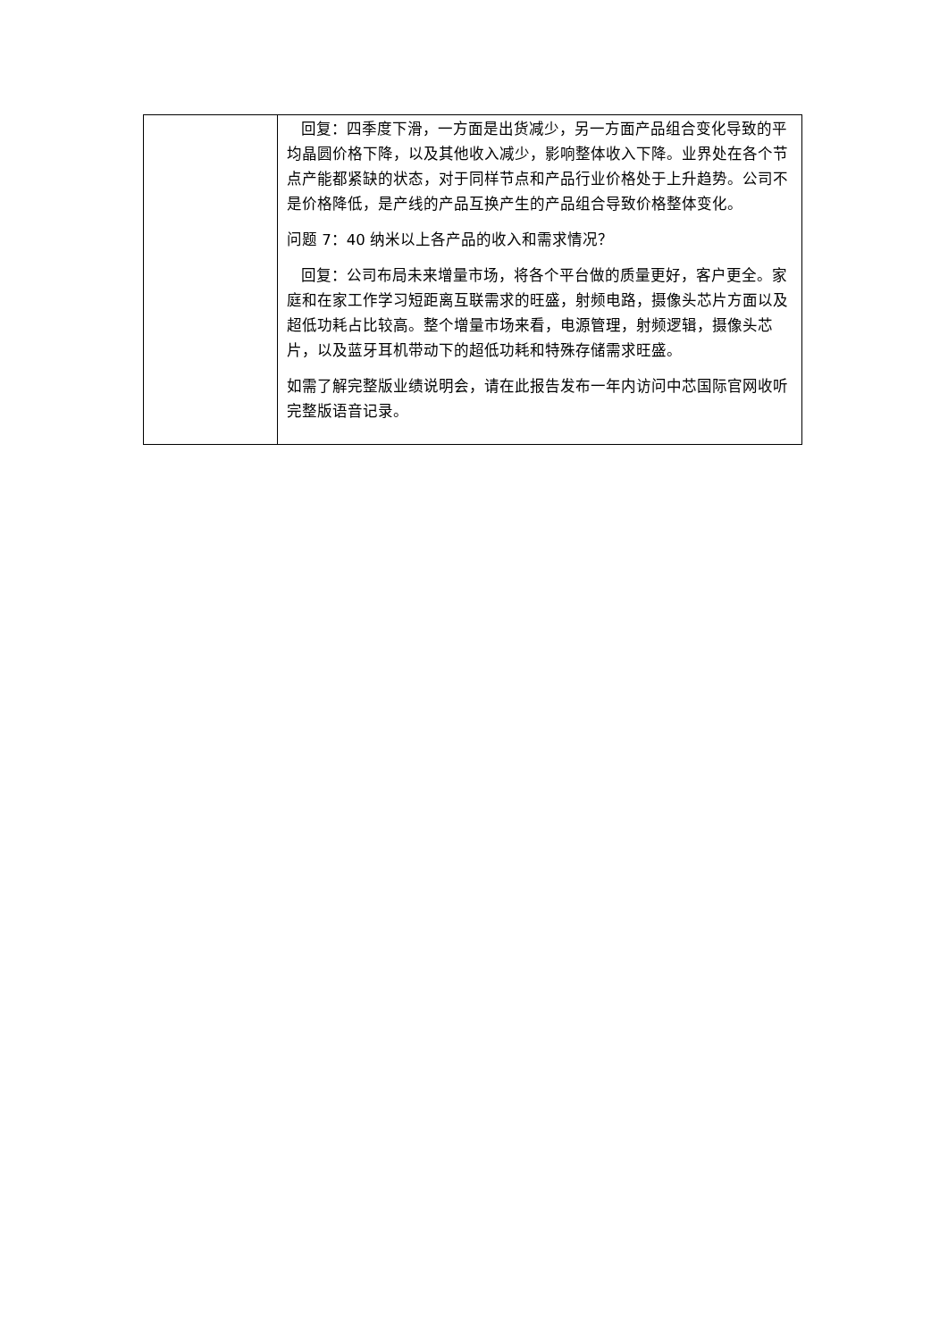| | 回复：四季度下滑，一方面是出货减少，另一方面产品组合变化导致的平均晶圆价格下降，以及其他收入减少，影响整体收入下降。业界处在各个节点产能都紧缺的状态，对于同样节点和产品行业价格处于上升趋势。公司不是价格降低，是产线的产品互换产生的产品组合导致价格整体变化。 问题 7：40 纳米以上各产品的收入和需求情况？ 回复：公司布局未来增量市场，将各个平台做的质量更好，客户更全。家庭和在家工作学习短距离互联需求的旺盛，射频电路，摄像头芯片方面以及超低功耗占比较高。整个增量市场来看，电源管理，射频逻辑，摄像头芯片，以及蓝牙耳机带动下的超低功耗和特殊存储需求旺盛。 如需了解完整版业绩说明会，请在此报告发布一年内访问中芯国际官网收听完整版语音记录。 |